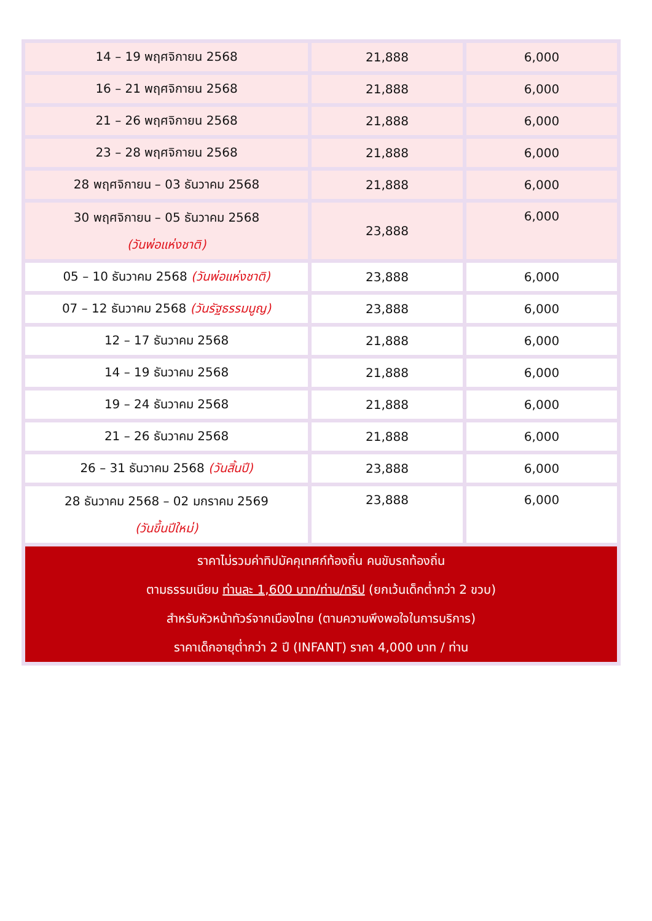| 14 – 19 พฤศจิกายน 2568 | 21,888 | 6,000 |
| 16 – 21 พฤศจิกายน 2568 | 21,888 | 6,000 |
| 21 – 26 พฤศจิกายน 2568 | 21,888 | 6,000 |
| 23 – 28 พฤศจิกายน 2568 | 21,888 | 6,000 |
| 28 พฤศจิกายน – 03 ธันวาคม 2568 | 21,888 | 6,000 |
| 30 พฤศจิกายน – 05 ธันวาคม 2568 (วันพ่อแห่งชาติ) | 23,888 | 6,000 |
| 05 – 10 ธันวาคม 2568 (วันพ่อแห่งชาติ) | 23,888 | 6,000 |
| 07 – 12 ธันวาคม 2568 (วันรัฐธรรมนูญ) | 23,888 | 6,000 |
| 12 – 17 ธันวาคม 2568 | 21,888 | 6,000 |
| 14 – 19 ธันวาคม 2568 | 21,888 | 6,000 |
| 19 – 24 ธันวาคม 2568 | 21,888 | 6,000 |
| 21 – 26 ธันวาคม 2568 | 21,888 | 6,000 |
| 26 – 31 ธันวาคม 2568 (วันสิ้นปี) | 23,888 | 6,000 |
| 28 ธันวาคม 2568 – 02 มกราคม 2569 (วันขึ้นปีใหม่) | 23,888 | 6,000 |
| ราคาไม่รวมค่าทิปมัคคุเทศก์ท้องถิ่น คนขับรถท้องถิ่น ตามธรรมเนียม ท่านละ 1,600 บาท/ท่าน/ทริป (ยกเว้นเด็กต่ำกว่า 2 ขวบ) สำหรับหัวหน้าทัวร์จากเมืองไทย (ตามความพึงพอใจในการบริการ) ราคาเด็กอายุต่ำกว่า 2 ปี (INFANT) ราคา 4,000 บาท / ท่าน | | |